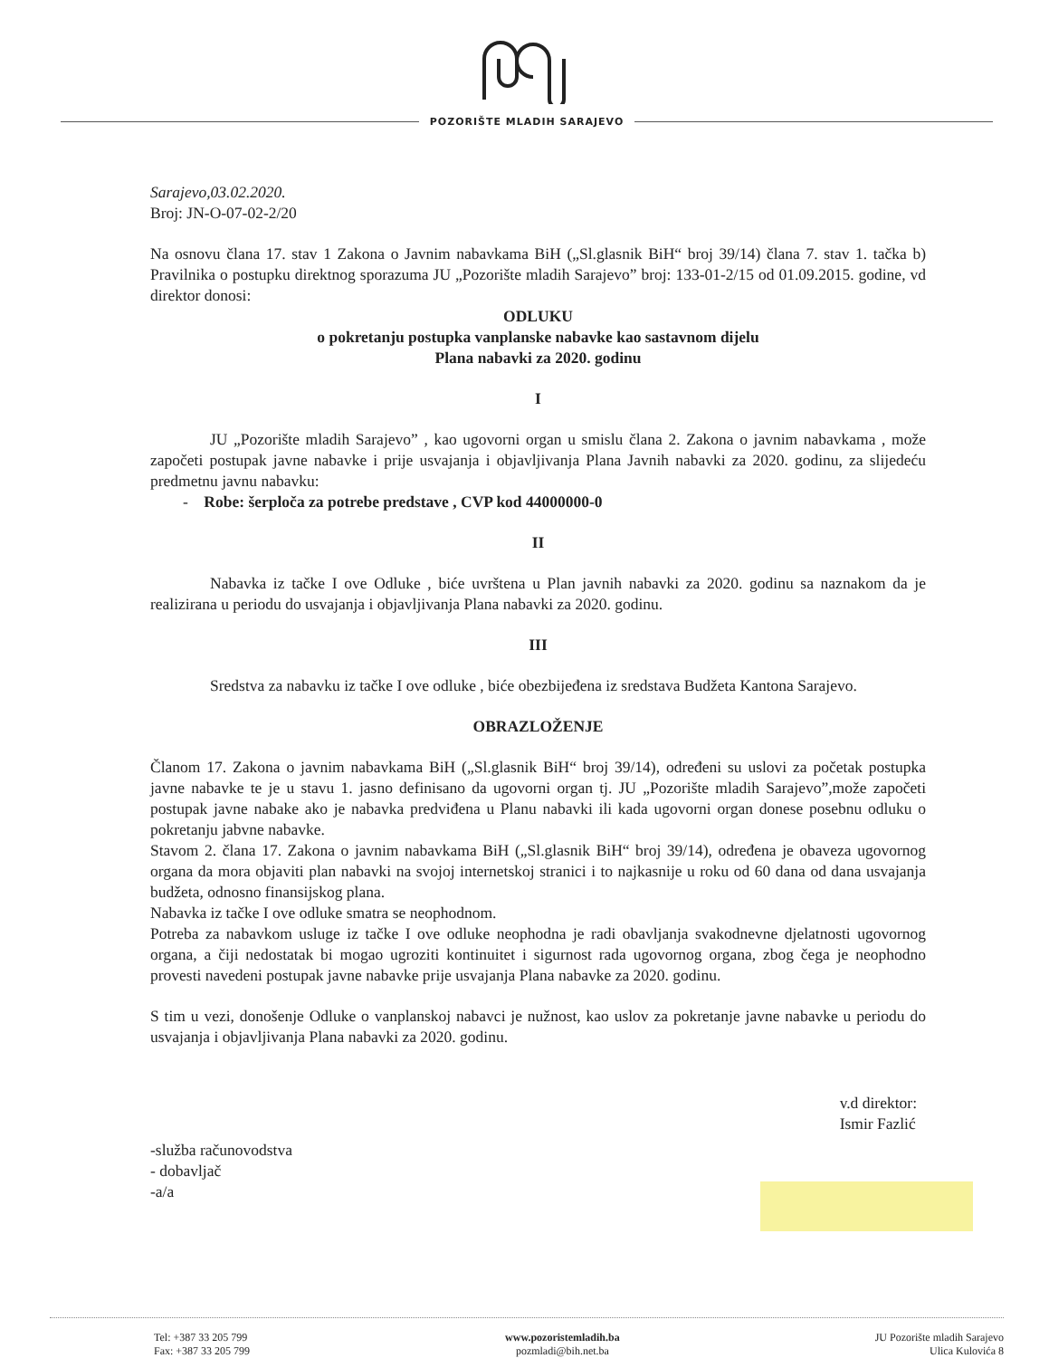POZORIŠTE MLADIH SARAJEVO
Sarajevo,03.02.2020.
Broj: JN-O-07-02-2/20
Na osnovu člana 17. stav 1 Zakona o Javnim nabavkama BiH („Sl.glasnik BiH“ broj 39/14) člana 7. stav 1. tačka b) Pravilnika o postupku direktnog sporazuma JU „Pozorište mladih Sarajevo” broj: 133-01-2/15 od 01.09.2015. godine, vd direktor donosi:
ODLUKU
o pokretanju postupka vanplanske nabavke kao sastavnom dijelu
Plana nabavki za 2020. godinu
I
JU „Pozorište mladih Sarajevo” , kao ugovorni organ u smislu člana 2. Zakona o javnim nabavkama , može započeti postupak javne nabavke i prije usvajanja i objavljivanja Plana Javnih nabavki za 2020. godinu, za slijedeću predmetnu javnu nabavku:
- Robe: šerploča za potrebe predstave , CVP kod 44000000-0
II
Nabavka iz tačke I ove Odluke , biće uvrštena u Plan javnih nabavki za 2020. godinu sa naznakom da je realizirana u periodu do usvajanja i objavljivanja Plana nabavki za 2020. godinu.
III
Sredstva za nabavku iz tačke I ove odluke , biće obezbijeđena iz sredstava Budžeta Kantona Sarajevo.
OBRAZLOŽENJE
Članom 17. Zakona o javnim nabavkama BiH („Sl.glasnik BiH“ broj 39/14), određeni su uslovi za početak postupka javne nabavke te je u stavu 1. jasno definisano da ugovorni organ tj. JU „Pozorište mladih Sarajevo”,može započeti postupak javne nabake ako je nabavka predviđena u Planu nabavki ili kada ugovorni organ donese posebnu odluku o pokretanju jabvne nabavke.
Stavom 2. člana 17. Zakona o javnim nabavkama BiH („Sl.glasnik BiH“ broj 39/14), određena je obaveza ugovornog organa da mora objaviti plan nabavki na svojoj internetskoj stranici i to najkasnije u roku od 60 dana od dana usvajanja budžeta, odnosno finansijskog plana.
Nabavka iz tačke I ove odluke smatra se neophodnom.
Potreba za nabavkom usluge iz tačke I ove odluke neophodna je radi obavljanja svakodnevne djelatnosti ugovornog organa, a čiji nedostatak bi mogao ugroziti kontinuitet i sigurnost rada ugovornog organa, zbog čega je neophodno provesti navedeni postupak javne nabavke prije usvajanja Plana nabavke za 2020. godinu.
S tim u vezi, donošenje Odluke o vanplanskoj nabavci je nužnost, kao uslov za pokretanje javne nabavke u periodu do usvajanja i objavljivanja Plana nabavki za 2020. godinu.
-služba računovodstva
- dobavljač
-a/a
v.d direktor:
Ismir Fazlić
Tel: +387 33 205 799
Fax: +387 33 205 799
www.pozoristemladih.ba
pozmladi@bih.net.ba
JU Pozorište mladih Sarajevo
Ulica Kulovića 8